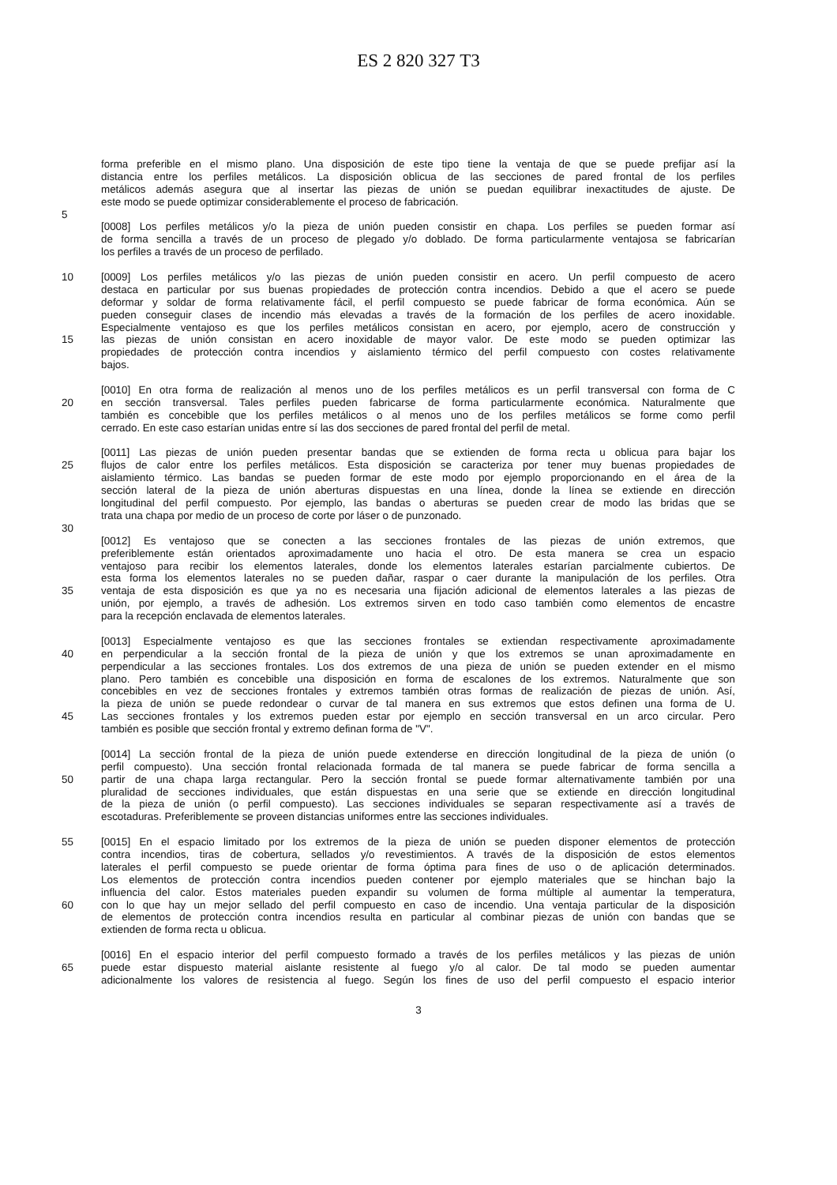ES 2 820 327 T3
forma preferible en el mismo plano. Una disposición de este tipo tiene la ventaja de que se puede prefijar así la
distancia entre los perfiles metálicos. La disposición oblicua de las secciones de pared frontal de los perfiles
metálicos además asegura que al insertar las piezas de unión se puedan equilibrar inexactitudes de ajuste. De
este modo se puede optimizar considerablemente el proceso de fabricación.
5
[0008] Los perfiles metálicos y/o la pieza de unión pueden consistir en chapa. Los perfiles se pueden formar así
de forma sencilla a través de un proceso de plegado y/o doblado. De forma particularmente ventajosa se fabricarían
los perfiles a través de un proceso de perfilado.
10 [0009] Los perfiles metálicos y/o las piezas de unión pueden consistir en acero. Un perfil compuesto de acero
destaca en particular por sus buenas propiedades de protección contra incendios. Debido a que el acero se puede
deformar y soldar de forma relativamente fácil, el perfil compuesto se puede fabricar de forma económica. Aún se
pueden conseguir clases de incendio más elevadas a través de la formación de los perfiles de acero inoxidable.
Especialmente ventajoso es que los perfiles metálicos consistan en acero, por ejemplo, acero de construcción y
15 las piezas de unión consistan en acero inoxidable de mayor valor. De este modo se pueden optimizar las
propiedades de protección contra incendios y aislamiento térmico del perfil compuesto con costes relativamente
bajos.
[0010] En otra forma de realización al menos uno de los perfiles metálicos es un perfil transversal con forma de C
20 en sección transversal. Tales perfiles pueden fabricarse de forma particularmente económica. Naturalmente que
también es concebible que los perfiles metálicos o al menos uno de los perfiles metálicos se forme como perfil
cerrado. En este caso estarían unidas entre sí las dos secciones de pared frontal del perfil de metal.
[0011] Las piezas de unión pueden presentar bandas que se extienden de forma recta u oblicua para bajar los
25 flujos de calor entre los perfiles metálicos. Esta disposición se caracteriza por tener muy buenas propiedades de
aislamiento térmico. Las bandas se pueden formar de este modo por ejemplo proporcionando en el área de la
sección lateral de la pieza de unión aberturas dispuestas en una línea, donde la línea se extiende en dirección
longitudinal del perfil compuesto. Por ejemplo, las bandas o aberturas se pueden crear de modo las bridas que se
trata una chapa por medio de un proceso de corte por láser o de punzonado.
30
[0012] Es ventajoso que se conecten a las secciones frontales de las piezas de unión extremos, que
preferiblemente están orientados aproximadamente uno hacia el otro. De esta manera se crea un espacio
ventajoso para recibir los elementos laterales, donde los elementos laterales estarían parcialmente cubiertos. De
esta forma los elementos laterales no se pueden dañar, raspar o caer durante la manipulación de los perfiles. Otra
35 ventaja de esta disposición es que ya no es necesaria una fijación adicional de elementos laterales a las piezas de
unión, por ejemplo, a través de adhesión. Los extremos sirven en todo caso también como elementos de encastre
para la recepción enclavada de elementos laterales.
[0013] Especialmente ventajoso es que las secciones frontales se extiendan respectivamente aproximadamente
40 en perpendicular a la sección frontal de la pieza de unión y que los extremos se unan aproximadamente en
perpendicular a las secciones frontales. Los dos extremos de una pieza de unión se pueden extender en el mismo
plano. Pero también es concebible una disposición en forma de escalones de los extremos. Naturalmente que son
concebibles en vez de secciones frontales y extremos también otras formas de realización de piezas de unión. Así,
la pieza de unión se puede redondear o curvar de tal manera en sus extremos que estos definen una forma de U.
45 Las secciones frontales y los extremos pueden estar por ejemplo en sección transversal en un arco circular. Pero
también es posible que sección frontal y extremo definan forma de "V".
[0014] La sección frontal de la pieza de unión puede extenderse en dirección longitudinal de la pieza de unión (o
perfil compuesto). Una sección frontal relacionada formada de tal manera se puede fabricar de forma sencilla a
50 partir de una chapa larga rectangular. Pero la sección frontal se puede formar alternativamente también por una
pluralidad de secciones individuales, que están dispuestas en una serie que se extiende en dirección longitudinal
de la pieza de unión (o perfil compuesto). Las secciones individuales se separan respectivamente así a través de
escotaduras. Preferiblemente se proveen distancias uniformes entre las secciones individuales.
55 [0015] En el espacio limitado por los extremos de la pieza de unión se pueden disponer elementos de protección
contra incendios, tiras de cobertura, sellados y/o revestimientos. A través de la disposición de estos elementos
laterales el perfil compuesto se puede orientar de forma óptima para fines de uso o de aplicación determinados.
Los elementos de protección contra incendios pueden contener por ejemplo materiales que se hinchan bajo la
influencia del calor. Estos materiales pueden expandir su volumen de forma múltiple al aumentar la temperatura,
60 con lo que hay un mejor sellado del perfil compuesto en caso de incendio. Una ventaja particular de la disposición
de elementos de protección contra incendios resulta en particular al combinar piezas de unión con bandas que se
extienden de forma recta u oblicua.
[0016] En el espacio interior del perfil compuesto formado a través de los perfiles metálicos y las piezas de unión
65 puede estar dispuesto material aislante resistente al fuego y/o al calor. De tal modo se pueden aumentar
adicionalmente los valores de resistencia al fuego. Según los fines de uso del perfil compuesto el espacio interior
3